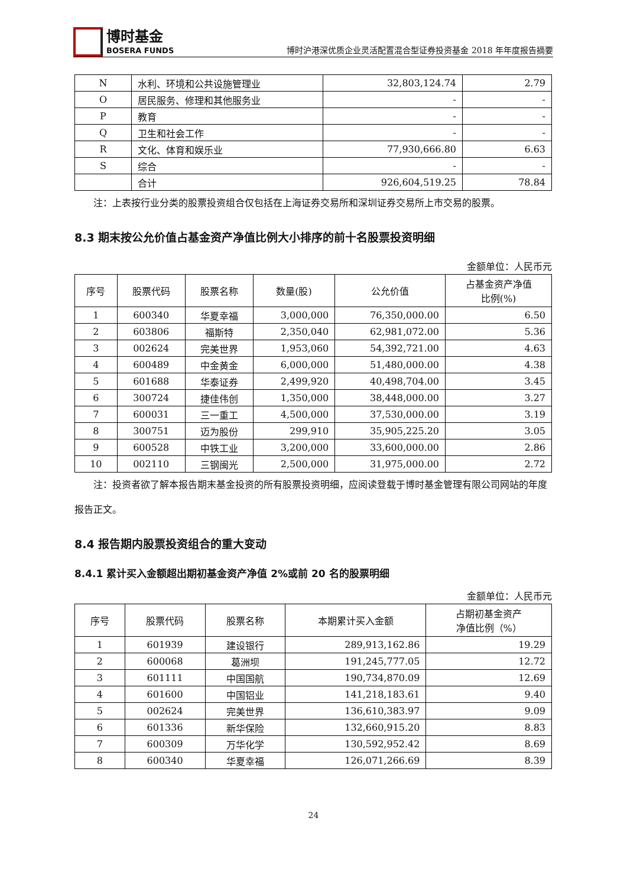博时基金
BOSERA FUNDS
博时沪港深优质企业灵活配置混合型证券投资基金 2018 年年度报告摘要
| N | 水利、环境和公共设施管理业 | 32,803,124.74 | 2.79 |
| O | 居民服务、修理和其他服务业 | - | - |
| P | 教育 | - | - |
| Q | 卫生和社会工作 | - | - |
| R | 文化、体育和娱乐业 | 77,930,666.80 | 6.63 |
| S | 综合 | - | - |
| | 合计 | 926,604,519.25 | 78.84 |
注：上表按行业分类的股票投资组合仅包括在上海证券交易所和深圳证券交易所上市交易的股票。
8.3 期末按公允价值占基金资产净值比例大小排序的前十名股票投资明细
金额单位：人民币元
| 序号 | 股票代码 | 股票名称 | 数量(股) | 公允价值 | 占基金资产净值 比例(%) |
| --- | --- | --- | --- | --- | --- |
| 1 | 600340 | 华夏幸福 | 3,000,000 | 76,350,000.00 | 6.50 |
| 2 | 603806 | 福斯特 | 2,350,040 | 62,981,072.00 | 5.36 |
| 3 | 002624 | 完美世界 | 1,953,060 | 54,392,721.00 | 4.63 |
| 4 | 600489 | 中金黄金 | 6,000,000 | 51,480,000.00 | 4.38 |
| 5 | 601688 | 华泰证券 | 2,499,920 | 40,498,704.00 | 3.45 |
| 6 | 300724 | 捷佳伟创 | 1,350,000 | 38,448,000.00 | 3.27 |
| 7 | 600031 | 三一重工 | 4,500,000 | 37,530,000.00 | 3.19 |
| 8 | 300751 | 迈为股份 | 299,910 | 35,905,225.20 | 3.05 |
| 9 | 600528 | 中铁工业 | 3,200,000 | 33,600,000.00 | 2.86 |
| 10 | 002110 | 三钢闽光 | 2,500,000 | 31,975,000.00 | 2.72 |
注：投资者欲了解本报告期末基金投资的所有股票投资明细，应阅读登载于博时基金管理有限公司网站的年度报告正文。
8.4 报告期内股票投资组合的重大变动
8.4.1 累计买入金额超出期初基金资产净值 2%或前 20 名的股票明细
金额单位：人民币元
| 序号 | 股票代码 | 股票名称 | 本期累计买入金额 | 占期初基金资产 净值比例（%） |
| --- | --- | --- | --- | --- |
| 1 | 601939 | 建设银行 | 289,913,162.86 | 19.29 |
| 2 | 600068 | 葛洲坝 | 191,245,777.05 | 12.72 |
| 3 | 601111 | 中国国航 | 190,734,870.09 | 12.69 |
| 4 | 601600 | 中国铝业 | 141,218,183.61 | 9.40 |
| 5 | 002624 | 完美世界 | 136,610,383.97 | 9.09 |
| 6 | 601336 | 新华保险 | 132,660,915.20 | 8.83 |
| 7 | 600309 | 万华化学 | 130,592,952.42 | 8.69 |
| 8 | 600340 | 华夏幸福 | 126,071,266.69 | 8.39 |
24